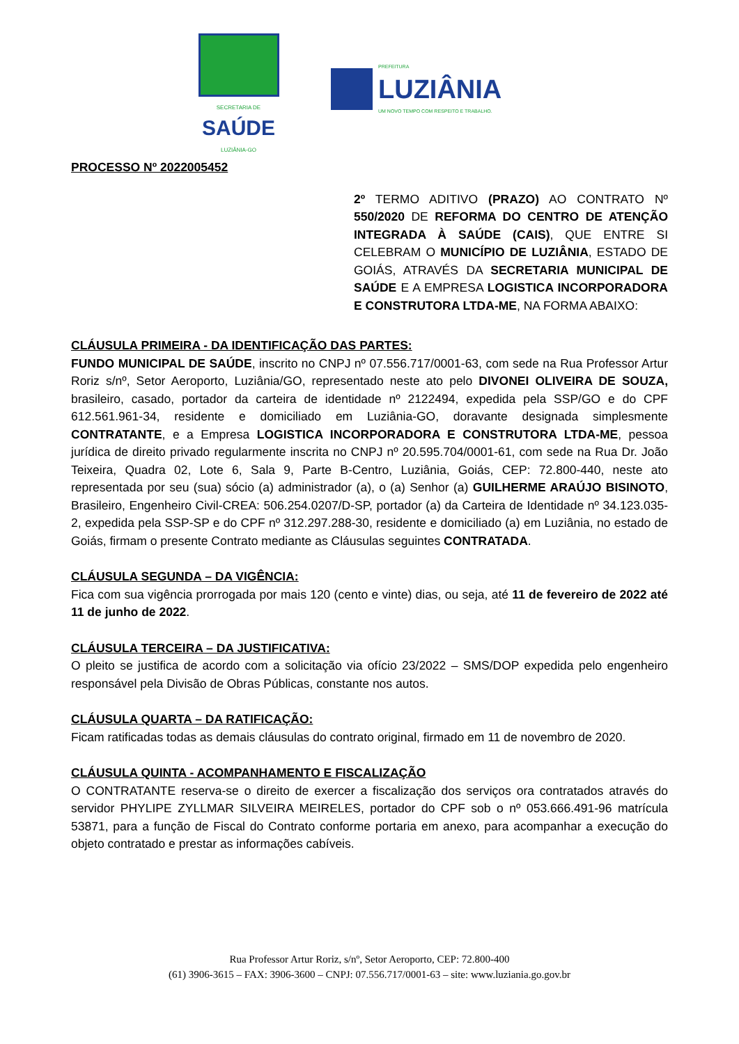SECRETARIA DE
SAÚDE
LUZIÂNIA-GO
PREFEITURA
LUZIÂNIA
UM NOVO TEMPO COM RESPEITO E TRABALHO.
PROCESSO Nº 2022005452
2º TERMO ADITIVO (PRAZO) AO CONTRATO Nº 550/2020 DE REFORMA DO CENTRO DE ATENÇÃO INTEGRADA À SAÚDE (CAIS), QUE ENTRE SI CELEBRAM O MUNICÍPIO DE LUZIÂNIA, ESTADO DE GOIÁS, ATRAVÉS DA SECRETARIA MUNICIPAL DE SAÚDE E A EMPRESA LOGISTICA INCORPORADORA E CONSTRUTORA LTDA-ME, NA FORMA ABAIXO:
CLÁUSULA PRIMEIRA - DA IDENTIFICAÇÃO DAS PARTES:
FUNDO MUNICIPAL DE SAÚDE, inscrito no CNPJ nº 07.556.717/0001-63, com sede na Rua Professor Artur Roriz s/nº, Setor Aeroporto, Luziânia/GO, representado neste ato pelo DIVONEI OLIVEIRA DE SOUZA, brasileiro, casado, portador da carteira de identidade nº 2122494, expedida pela SSP/GO e do CPF 612.561.961-34, residente e domiciliado em Luziânia-GO, doravante designada simplesmente CONTRATANTE, e a Empresa LOGISTICA INCORPORADORA E CONSTRUTORA LTDA-ME, pessoa jurídica de direito privado regularmente inscrita no CNPJ nº 20.595.704/0001-61, com sede na Rua Dr. João Teixeira, Quadra 02, Lote 6, Sala 9, Parte B-Centro, Luziânia, Goiás, CEP: 72.800-440, neste ato representada por seu (sua) sócio (a) administrador (a), o (a) Senhor (a) GUILHERME ARAÚJO BISINOTO, Brasileiro, Engenheiro Civil-CREA: 506.254.0207/D-SP, portador (a) da Carteira de Identidade nº 34.123.035-2, expedida pela SSP-SP e do CPF nº 312.297.288-30, residente e domiciliado (a) em Luziânia, no estado de Goiás, firmam o presente Contrato mediante as Cláusulas seguintes CONTRATADA.
CLÁUSULA SEGUNDA – DA VIGÊNCIA:
Fica com sua vigência prorrogada por mais 120 (cento e vinte) dias, ou seja, até 11 de fevereiro de 2022 até 11 de junho de 2022.
CLÁUSULA TERCEIRA – DA JUSTIFICATIVA:
O pleito se justifica de acordo com a solicitação via ofício 23/2022 – SMS/DOP expedida pelo engenheiro responsável pela Divisão de Obras Públicas, constante nos autos.
CLÁUSULA QUARTA – DA RATIFICAÇÃO:
Ficam ratificadas todas as demais cláusulas do contrato original, firmado em 11 de novembro de 2020.
CLÁUSULA QUINTA - ACOMPANHAMENTO E FISCALIZAÇÃO
O CONTRATANTE reserva-se o direito de exercer a fiscalização dos serviços ora contratados através do servidor PHYLIPE ZYLLMAR SILVEIRA MEIRELES, portador do CPF sob o nº 053.666.491-96 matrícula 53871, para a função de Fiscal do Contrato conforme portaria em anexo, para acompanhar a execução do objeto contratado e prestar as informações cabíveis.
Rua Professor Artur Roriz, s/nº, Setor Aeroporto, CEP: 72.800-400
(61) 3906-3615 – FAX: 3906-3600 – CNPJ: 07.556.717/0001-63 – site: www.luziania.go.gov.br